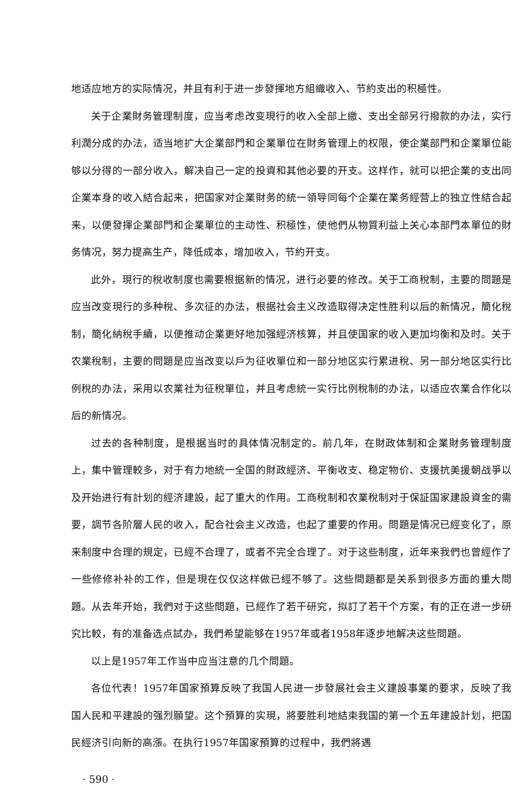地适应地方的实际情况，并且有利于进一步發揮地方組織收入、节約支出的积極性。
关于企業財务管理制度，应当考虑改变現行的收入全部上繳、支出全部另行撥款的办法，实行利潤分成的办法，适当地扩大企業部門和企業單位在財务管理上的权限，使企業部門和企業單位能够以分得的一部分收入，解决自己一定的投資和其他必要的开支。这样作，就可以把企業的支出同企業本身的收入結合起来，把国家对企業財务的統一領导同每个企業在業务經营上的独立性結合起来，以便發揮企業部門和企業單位的主动性、积極性，使他們从物質利益上关心本部門本單位的財务情况，努力提高生产，降低成本，增加收入，节約开支。
此外，現行的稅收制度也需要根据新的情况，进行必要的修改。关于工商稅制，主要的問題是应当改变現行的多种稅、多次征的办法，根据社会主义改造取得决定性胜利以后的新情况，簡化稅制，簡化納稅手續，以便推动企業更好地加强經济核算，并且使国家的收入更加均衡和及时。关于农業稅制，主要的問題是应当改变以戶为征收單位和一部分地区实行累进稅、另一部分地区实行比例稅的办法，采用以农業社为征稅單位，并且考虑統一实行比例稅制的办法，以适应农業合作化以后的新情况。
过去的各种制度，是根据当时的具体情况制定的。前几年，在財政体制和企業財务管理制度上，集中管理較多，对于有力地統一全国的財政經济、平衡收支、稳定物价、支援抗美援朝战爭以及开始进行有計划的經济建設，起了重大的作用。工商稅制和农業稅制对于保証国家建設資金的需要，調节各阶層人民的收入，配合社会主义改造，也起了重要的作用。問題是情况已經变化了，原来制度中合理的規定，已經不合理了，或者不完全合理了。对于这些制度，近年来我們也曾經作了一些修修补补的工作，但是現在仅仅这样做已經不够了。这些問題都是关系到很多方面的重大問題。从去年开始，我們对于这些問題，已經作了若干研究，拟訂了若干个方案，有的正在进一步研究比較，有的准备选点試办，我們希望能够在1957年或者1958年逐步地解决这些問題。
以上是1957年工作当中应当注意的几个問題。
各位代表！1957年国家預算反映了我国人民进一步發展社会主义建設事業的要求，反映了我国人民和平建設的强烈願望。这个預算的实現，將要胜利地結束我国的第一个五年建設計划，把国民經济引向新的高漲。在执行1957年国家預算的过程中，我們將遇
· 590 ·